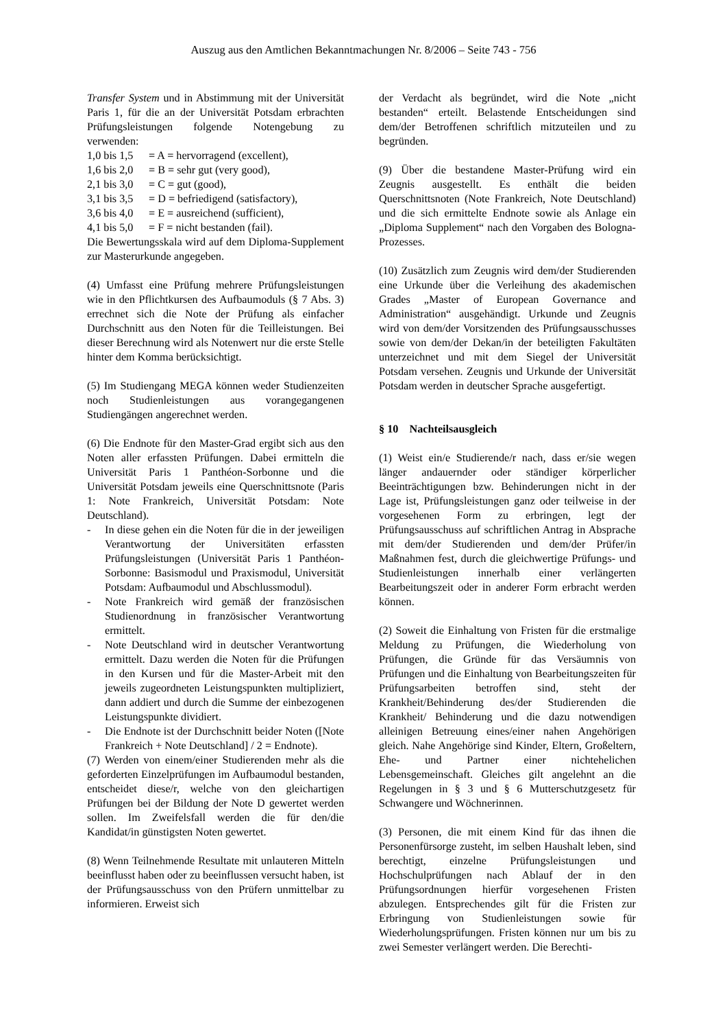Auszug aus den Amtlichen Bekanntmachungen Nr. 8/2006 – Seite 743 - 756
Transfer System und in Abstimmung mit der Universität Paris 1, für die an der Universität Potsdam erbrachten Prüfungsleistungen folgende Notengebung zu verwenden:
| 1,0 bis 1,5 | = A = hervorragend (excellent), |
| 1,6 bis 2,0 | = B = sehr gut (very good), |
| 2,1 bis 3,0 | = C = gut (good), |
| 3,1 bis 3,5 | = D = befriedigend (satisfactory), |
| 3,6 bis 4,0 | = E = ausreichend (sufficient), |
| 4,1 bis 5,0 | = F = nicht bestanden (fail). |
Die Bewertungsskala wird auf dem Diploma-Supplement zur Masterurkunde angegeben.
(4) Umfasst eine Prüfung mehrere Prüfungsleistungen wie in den Pflichtkursen des Aufbaumoduls (§ 7 Abs. 3) errechnet sich die Note der Prüfung als einfacher Durchschnitt aus den Noten für die Teilleistungen. Bei dieser Berechnung wird als Notenwert nur die erste Stelle hinter dem Komma berücksichtigt.
(5) Im Studiengang MEGA können weder Studienzeiten noch Studienleistungen aus vorangegangenen Studiengängen angerechnet werden.
(6) Die Endnote für den Master-Grad ergibt sich aus den Noten aller erfassten Prüfungen. Dabei ermitteln die Universität Paris 1 Panthéon-Sorbonne und die Universität Potsdam jeweils eine Querschnittsnote (Paris 1: Note Frankreich, Universität Potsdam: Note Deutschland).
- In diese gehen ein die Noten für die in der jeweiligen Verantwortung der Universitäten erfassten Prüfungsleistungen (Universität Paris 1 Panthéon-Sorbonne: Basismodul und Praxismodul, Universität Potsdam: Aufbaumodul und Abschlussmodul).
- Note Frankreich wird gemäß der französischen Studienordnung in französischer Verantwortung ermittelt.
- Note Deutschland wird in deutscher Verantwortung ermittelt. Dazu werden die Noten für die Prüfungen in den Kursen und für die Master-Arbeit mit den jeweils zugeordneten Leistungspunkten multipliziert, dann addiert und durch die Summe der einbezogenen Leistungspunkte dividiert.
- Die Endnote ist der Durchschnitt beider Noten ([Note Frankreich + Note Deutschland] / 2 = Endnote).
(7) Werden von einem/einer Studierenden mehr als die geforderten Einzelprüfungen im Aufbaumodul bestanden, entscheidet diese/r, welche von den gleichartigen Prüfungen bei der Bildung der Note D gewertet werden sollen. Im Zweifelsfall werden die für den/die Kandidat/in günstigsten Noten gewertet.
(8) Wenn Teilnehmende Resultate mit unlauteren Mitteln beeinflusst haben oder zu beeinflussen versucht haben, ist der Prüfungsausschuss von den Prüfern unmittelbar zu informieren. Erweist sich
der Verdacht als begründet, wird die Note „nicht bestanden“ erteilt. Belastende Entscheidungen sind dem/der Betroffenen schriftlich mitzuteilen und zu begründen.
(9) Über die bestandene Master-Prüfung wird ein Zeugnis ausgestellt. Es enthält die beiden Querschnittsnoten (Note Frankreich, Note Deutschland) und die sich ermittelte Endnote sowie als Anlage ein „Diploma Supplement“ nach den Vorgaben des Bologna-Prozesses.
(10) Zusätzlich zum Zeugnis wird dem/der Studierenden eine Urkunde über die Verleihung des akademischen Grades „Master of European Governance and Administration“ ausgehändigt. Urkunde und Zeugnis wird von dem/der Vorsitzenden des Prüfungsausschusses sowie von dem/der Dekan/in der beteiligten Fakultäten unterzeichnet und mit dem Siegel der Universität Potsdam versehen. Zeugnis und Urkunde der Universität Potsdam werden in deutscher Sprache ausgefertigt.
§ 10 Nachteilsausgleich
(1) Weist ein/e Studierende/r nach, dass er/sie wegen länger andauernder oder ständiger körperlicher Beeinträchtigungen bzw. Behinderungen nicht in der Lage ist, Prüfungsleistungen ganz oder teilweise in der vorgesehenen Form zu erbringen, legt der Prüfungsausschuss auf schriftlichen Antrag in Absprache mit dem/der Studierenden und dem/der Prüfer/in Maßnahmen fest, durch die gleichwertige Prüfungs- und Studienleistungen innerhalb einer verlängerten Bearbeitungszeit oder in anderer Form erbracht werden können.
(2) Soweit die Einhaltung von Fristen für die erstmalige Meldung zu Prüfungen, die Wiederholung von Prüfungen, die Gründe für das Versäumnis von Prüfungen und die Einhaltung von Bearbeitungszeiten für Prüfungsarbeiten betroffen sind, steht der Krankheit/Behinderung des/der Studierenden die Krankheit/ Behinderung und die dazu notwendigen alleinigen Betreuung eines/einer nahen Angehörigen gleich. Nahe Angehörige sind Kinder, Eltern, Großeltern, Ehe- und Partner einer nichtehelichen Lebensgemeinschaft. Gleiches gilt angelehnt an die Regelungen in § 3 und § 6 Mutterschutzgesetz für Schwangere und Wöchnerinnen.
(3) Personen, die mit einem Kind für das ihnen die Personenfürsorge zusteht, im selben Haushalt leben, sind berechtigt, einzelne Prüfungsleistungen und Hochschulprüfungen nach Ablauf der in den Prüfungsordnungen hierfür vorgesehenen Fristen abzulegen. Entsprechendes gilt für die Fristen zur Erbringung von Studienleistungen sowie für Wiederholungsprüfungen. Fristen können nur um bis zu zwei Semester verlängert werden. Die Berechti-